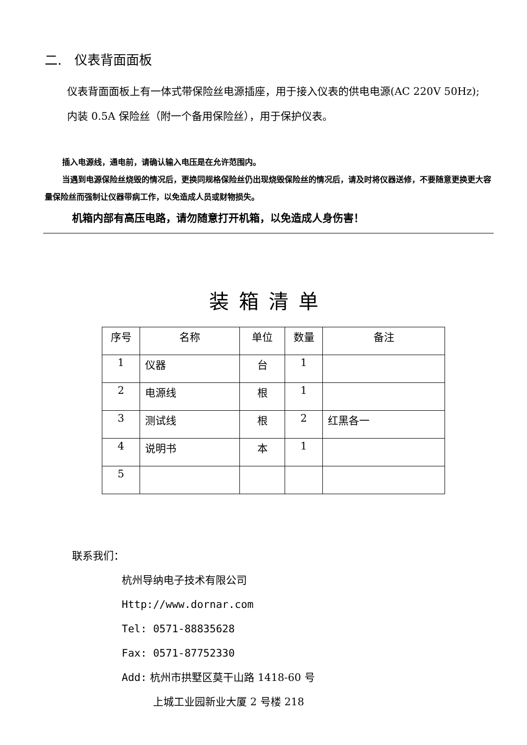二.　仪表背面面板
仪表背面面板上有一体式带保险丝电源插座，用于接入仪表的供电电源(AC 220V 50Hz);
内装 0.5A 保险丝（附一个备用保险丝），用于保护仪表。
插入电源线，通电前，请确认输入电压是在允许范围内。
当遇到电源保险丝烧毁的情况后，更换同规格保险丝仍出现烧毁保险丝的情况后，请及时将仪器送修，不要随意更换更大容量保险丝而强制让仪器带病工作，以免造成人员或财物损失。
机箱内部有高压电路，请勿随意打开机箱，以免造成人身伤害！
装箱清单
| 序号 | 名称 | 单位 | 数量 | 备注 |
| --- | --- | --- | --- | --- |
| 1 | 仪器 | 台 | 1 | |
| 2 | 电源线 | 根 | 1 | |
| 3 | 测试线 | 根 | 2 | 红黑各一 |
| 4 | 说明书 | 本 | 1 | |
| 5 | | | | |
联系我们：
杭州导纳电子技术有限公司
Http://www.dornar.com
Tel: 0571-88835628
Fax: 0571-87752330
Add: 杭州市拱墅区莫干山路 1418-60 号
上城工业园新业大厦 2 号楼 218